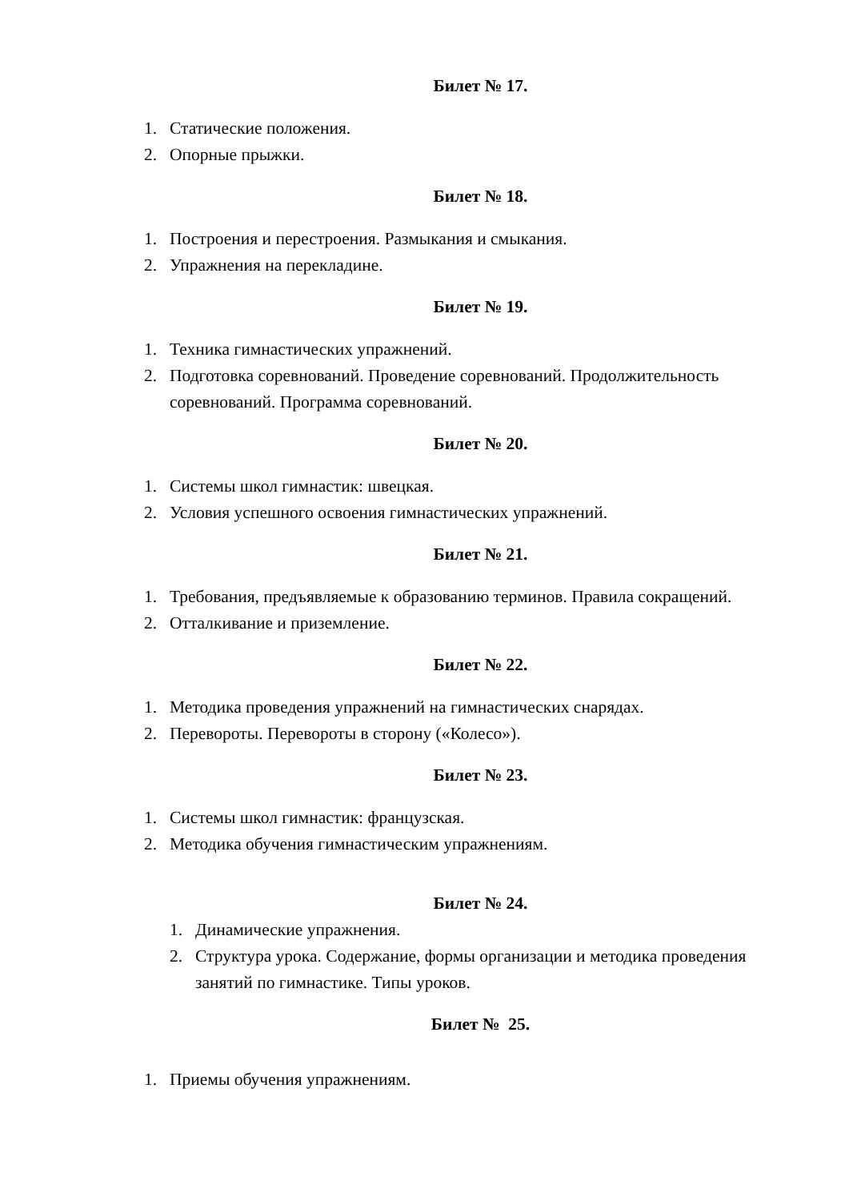Билет № 17.
1. Статические положения.
2. Опорные прыжки.
Билет № 18.
1. Построения и перестроения. Размыкания и смыкания.
2. Упражнения на перекладине.
Билет № 19.
1. Техника гимнастических упражнений.
2. Подготовка соревнований. Проведение соревнований. Продолжительность соревнований. Программа соревнований.
Билет № 20.
1. Системы школ гимнастик: швецкая.
2. Условия успешного освоения гимнастических упражнений.
Билет № 21.
1. Требования, предъявляемые к образованию терминов. Правила сокращений.
2. Отталкивание и приземление.
Билет № 22.
1. Методика проведения упражнений на гимнастических снарядах.
2. Перевороты. Перевороты в сторону («Колесо»).
Билет № 23.
1. Системы школ гимнастик: французская.
2. Методика обучения гимнастическим упражнениям.
Билет № 24.
1. Динамические упражнения.
2. Структура урока. Содержание, формы организации и методика проведения занятий по гимнастике. Типы уроков.
Билет № 25.
1. Приемы обучения упражнениям.